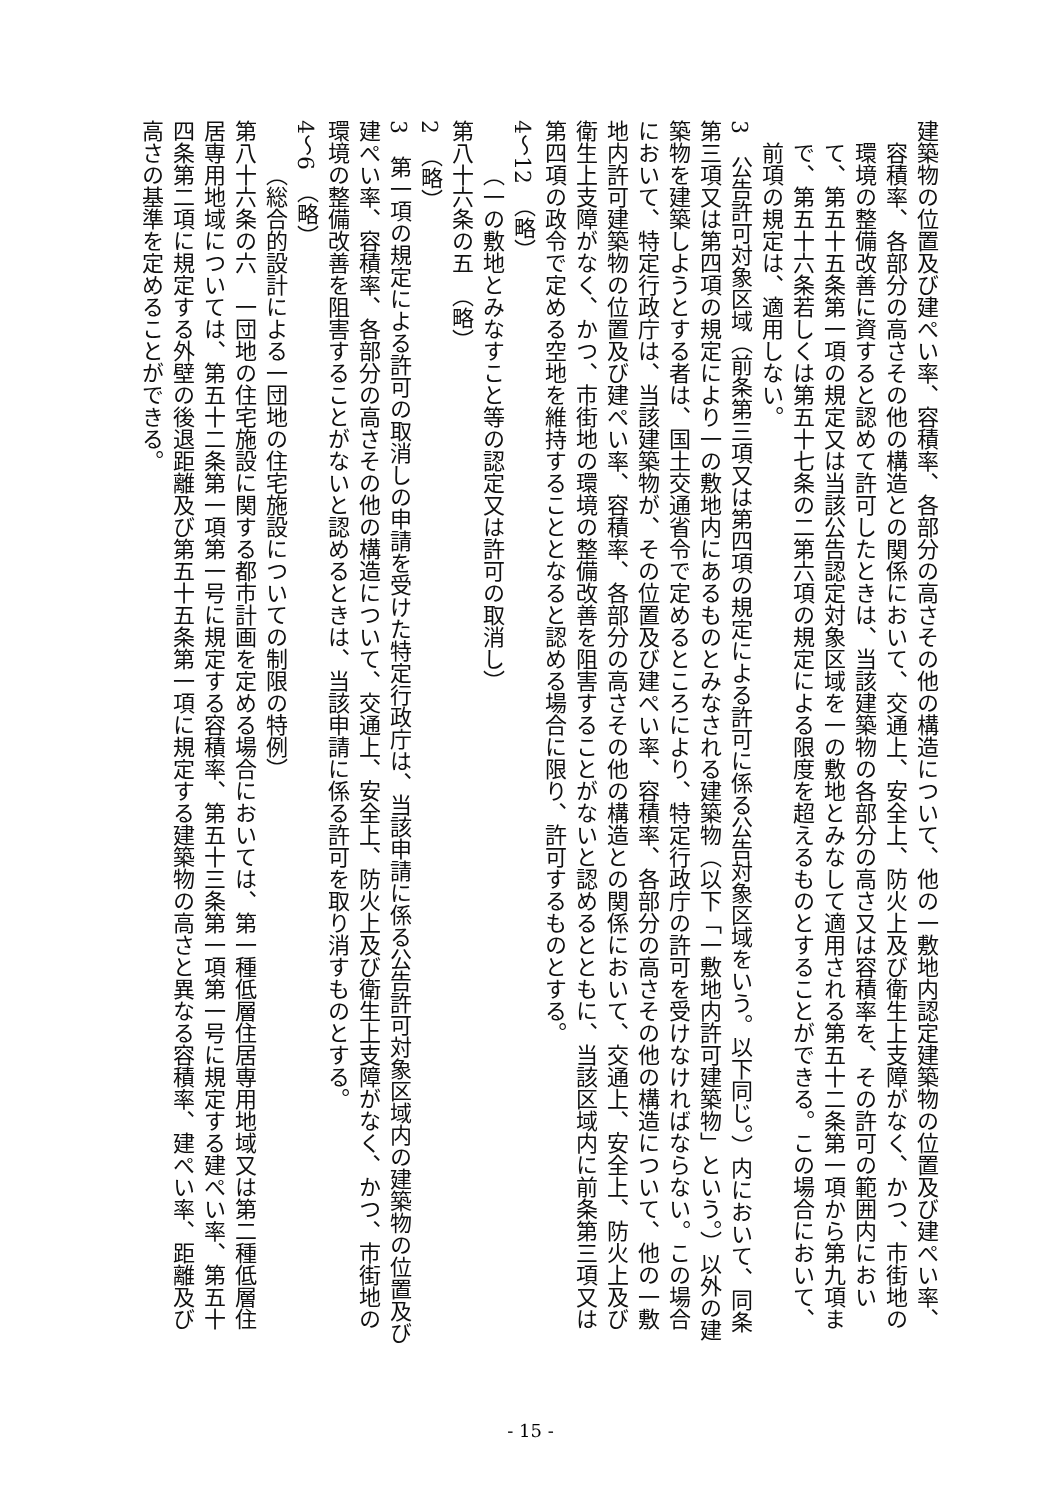建築物の位置及び建ぺい率、容積率、各部分の高さその他の構造について、他の一敷地内認定建築物の位置及び建ぺい率、容積率、各部分の高さその他の構造との関係において、交通上、安全上、防火上及び衛生上支障がなく、かつ、市街地の環境の整備改善に資すると認めて許可したときは、当該建築物の各部分の高さ又は容積率を、その許可の範囲内において、第五十五条第一項の規定又は当該公告認定対象区域を一の敷地とみなして適用される第五十二条第一項から第九項まで、第五十六条若しくは第五十七条の二第六項の規定による限度を超えるものとすることができる。この場合において、前項の規定は、適用しない。
3　公告許可対象区域（前条第三項又は第四項の規定による許可に係る公告対象区域をいう。以下同じ。）内において、同条第三項又は第四項の規定により一の敷地内にあるものとみなされる建築物（以下「一敷地内許可建築物」という。）以外の建築物を建築しようとする者は、国土交通省令で定めるところにより、特定行政庁の許可を受けなければならない。この場合において、特定行政庁は、当該建築物が、その位置及び建ぺい率、容積率、各部分の高さその他の構造について、他の一敷地内許可建築物の位置及び建ぺい率、容積率、各部分の高さその他の構造との関係において、交通上、安全上、防火上及び衛生上支障がなく、かつ、市街地の環境の整備改善を阻害することがないと認めるとともに、当該区域内に前条第三項又は第四項の政令で定める空地を維持することとなると認める場合に限り、許可するものとする。
4～12　（略）
（一の敷地とみなすこと等の認定又は許可の取消し）
第八十六条の五　（略）
2　（略）
3　第一項の規定による許可の取消しの申請を受けた特定行政庁は、当該申請に係る公告許可対象区域内の建築物の位置及び建ぺい率、容積率、各部分の高さその他の構造について、交通上、安全上、防火上及び衛生上支障がなく、かつ、市街地の環境の整備改善を阻害することがないと認めるときは、当該申請に係る許可を取り消すものとする。
4～6　（略）
（総合的設計による一団地の住宅施設についての制限の特例）
第八十六条の六　一団地の住宅施設に関する都市計画を定める場合においては、第一種低層住居専用地域又は第二種低層住居専用地域については、第五十二条第一項第一号に規定する容積率、第五十三条第一項第一号に規定する建ぺい率、第五十四条第二項に規定する外壁の後退距離及び第五十五条第一項に規定する建築物の高さと異なる容積率、建ぺい率、距離及び高さの基準を定めることができる。
- 15 -